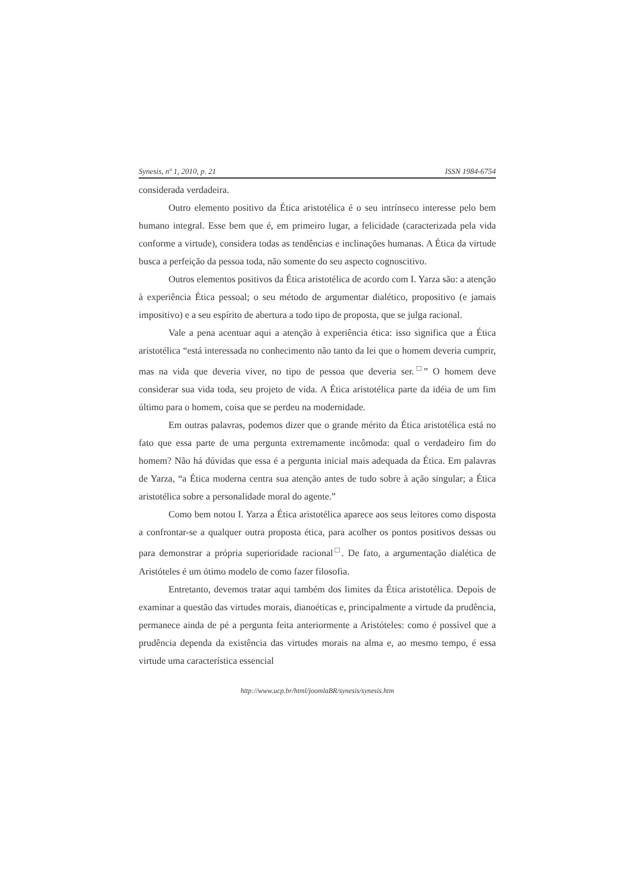Synesis, nº 1, 2010, p. 21 ISSN 1984-6754
considerada verdadeira.
Outro elemento positivo da Ética aristotélica é o seu intrínseco interesse pelo bem humano integral. Esse bem que é, em primeiro lugar, a felicidade (caracterizada pela vida conforme a virtude), considera todas as tendências e inclinações humanas. A Ética da virtude busca a perfeição da pessoa toda, não somente do seu aspecto cognoscitivo.
Outros elementos positivos da Ética aristotélica de acordo com I. Yarza são: a atenção à experiência Ética pessoal; o seu método de argumentar dialético, propositivo (e jamais impositivo) e a seu espírito de abertura a todo tipo de proposta, que se julga racional.
Vale a pena acentuar aqui a atenção à experiência ética: isso significa que a Ética aristotélica “está interessada no conhecimento não tanto da lei que o homem deveria cumprir, mas na vida que deveria viver, no tipo de pessoa que deveria ser.<sup>□</sup>” O homem deve considerar sua vida toda, seu projeto de vida. A Ética aristotélica parte da idéia de um fim último para o homem, coisa que se perdeu na modernidade.
Em outras palavras, podemos dizer que o grande mérito da Ética aristotélica está no fato que essa parte de uma pergunta extremamente incômoda: qual o verdadeiro fim do homem? Não há dúvidas que essa é a pergunta inicial mais adequada da Ética. Em palavras de Yarza, “a Ética moderna centra sua atenção antes de tudo sobre à ação singular; a Ética aristotélica sobre a personalidade moral do agente.”
Como bem notou I. Yarza a Ética aristotélica aparece aos seus leitores como disposta a confrontar-se a qualquer outra proposta ética, para acolher os pontos positivos dessas ou para demonstrar a própria superioridade racional<sup>□</sup>. De fato, a argumentação dialética de Aristóteles é um ótimo modelo de como fazer filosofia.
Entretanto, devemos tratar aqui também dos limites da Ética aristotélica. Depois de examinar a questão das virtudes morais, dianoéticas e, principalmente a virtude da prudência, permanece ainda de pé a pergunta feita anteriormente a Aristóteles: como é possível que a prudência dependa da existência das virtudes morais na alma e, ao mesmo tempo, é essa virtude uma característica essencial
http://www.ucp.br/html/joomlaBR/synesis/synesis.htm